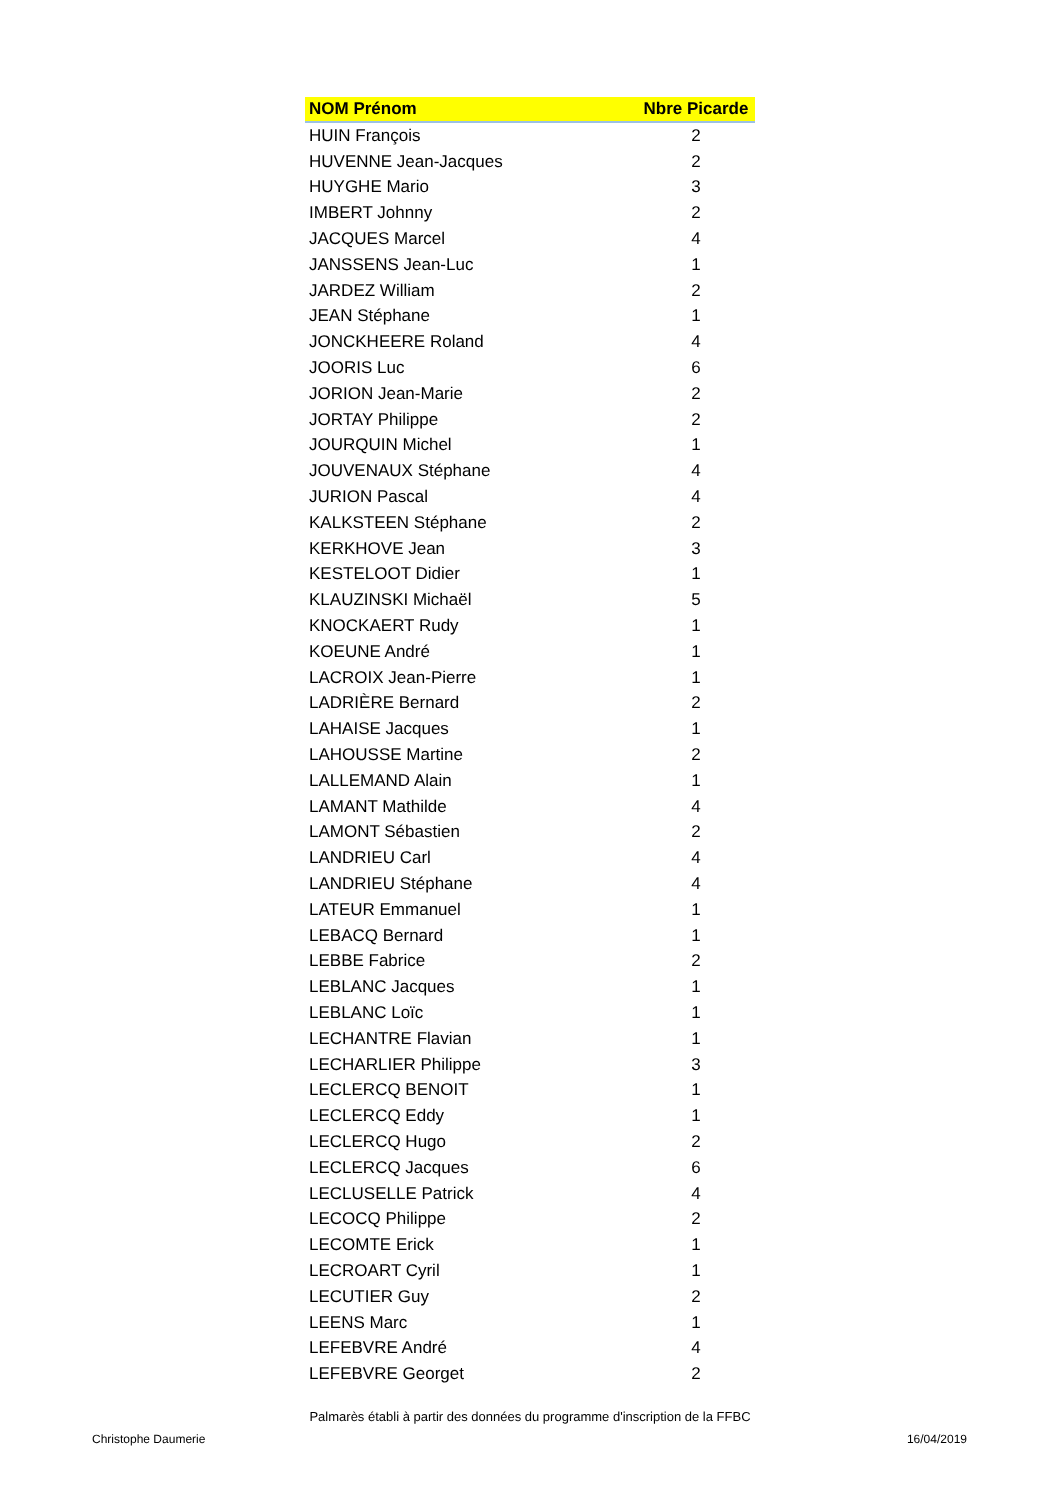| NOM Prénom | Nbre Picarde |
| --- | --- |
| HUIN François | 2 |
| HUVENNE Jean-Jacques | 2 |
| HUYGHE Mario | 3 |
| IMBERT Johnny | 2 |
| JACQUES Marcel | 4 |
| JANSSENS Jean-Luc | 1 |
| JARDEZ William | 2 |
| JEAN Stéphane | 1 |
| JONCKHEERE Roland | 4 |
| JOORIS Luc | 6 |
| JORION Jean-Marie | 2 |
| JORTAY Philippe | 2 |
| JOURQUIN Michel | 1 |
| JOUVENAUX Stéphane | 4 |
| JURION Pascal | 4 |
| KALKSTEEN Stéphane | 2 |
| KERKHOVE Jean | 3 |
| KESTELOOT Didier | 1 |
| KLAUZINSKI Michaël | 5 |
| KNOCKAERT Rudy | 1 |
| KOEUNE André | 1 |
| LACROIX Jean-Pierre | 1 |
| LADRIÈRE Bernard | 2 |
| LAHAISE Jacques | 1 |
| LAHOUSSE Martine | 2 |
| LALLEMAND Alain | 1 |
| LAMANT Mathilde | 4 |
| LAMONT Sébastien | 2 |
| LANDRIEU Carl | 4 |
| LANDRIEU Stéphane | 4 |
| LATEUR Emmanuel | 1 |
| LEBACQ Bernard | 1 |
| LEBBE Fabrice | 2 |
| LEBLANC Jacques | 1 |
| LEBLANC Loïc | 1 |
| LECHANTRE Flavian | 1 |
| LECHARLIER Philippe | 3 |
| LECLERCQ BENOIT | 1 |
| LECLERCQ Eddy | 1 |
| LECLERCQ Hugo | 2 |
| LECLERCQ Jacques | 6 |
| LECLUSELLE Patrick | 4 |
| LECOCQ Philippe | 2 |
| LECOMTE Erick | 1 |
| LECROART Cyril | 1 |
| LECUTIER Guy | 2 |
| LEENS Marc | 1 |
| LEFEBVRE André | 4 |
| LEFEBVRE Georget | 2 |
Palmarès établi à partir des données du programme d'inscription de la FFBC
Christophe Daumerie 16/04/2019